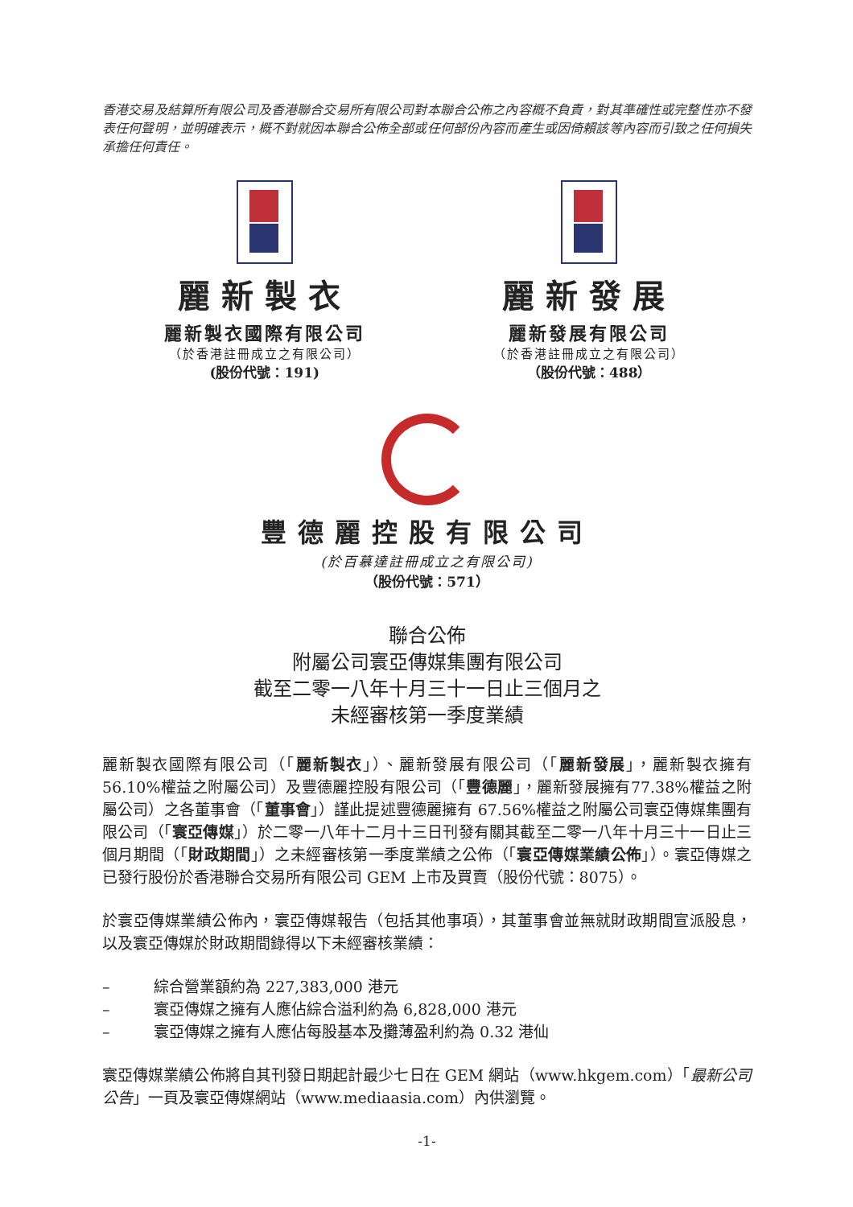香港交易及結算所有限公司及香港聯合交易所有限公司對本聯合公佈之內容概不負責，對其準確性或完整性亦不發表任何聲明，並明確表示，概不對就因本聯合公佈全部或任何部份內容而產生或因倚賴該等內容而引致之任何損失承擔任何責任。
麗新製衣
麗新製衣國際有限公司
（於香港註冊成立之有限公司）
(股份代號：191)
麗新發展
麗新發展有限公司
（於香港註冊成立之有限公司）
（股份代號：488）
豐德麗控股有限公司
(於百慕達註冊成立之有限公司)
（股份代號：571）
聯合公佈
附屬公司寰亞傳媒集團有限公司
截至二零一八年十月三十一日止三個月之
未經審核第一季度業績
麗新製衣國際有限公司（「麗新製衣」）、麗新發展有限公司（「麗新發展」，麗新製衣擁有 56.10%權益之附屬公司）及豐德麗控股有限公司（「豐德麗」，麗新發展擁有77.38%權益之附屬公司）之各董事會（「董事會」）謹此提述豐德麗擁有 67.56%權益之附屬公司寰亞傳媒集團有限公司（「寰亞傳媒」）於二零一八年十二月十三日刊發有關其截至二零一八年十月三十一日止三個月期間（「財政期間」）之未經審核第一季度業績之公佈（「寰亞傳媒業績公佈」）。寰亞傳媒之已發行股份於香港聯合交易所有限公司 GEM 上市及買賣（股份代號：8075）。
於寰亞傳媒業績公佈內，寰亞傳媒報告（包括其他事項），其董事會並無就財政期間宣派股息，以及寰亞傳媒於財政期間錄得以下未經審核業績：
– 綜合營業額約為 227,383,000 港元
– 寰亞傳媒之擁有人應佔綜合溢利約為 6,828,000 港元
– 寰亞傳媒之擁有人應佔每股基本及攤薄盈利約為 0.32 港仙
寰亞傳媒業績公佈將自其刊發日期起計最少七日在 GEM 網站（www.hkgem.com）「最新公司公告」一頁及寰亞傳媒網站（www.mediaasia.com）內供瀏覽。
-1-